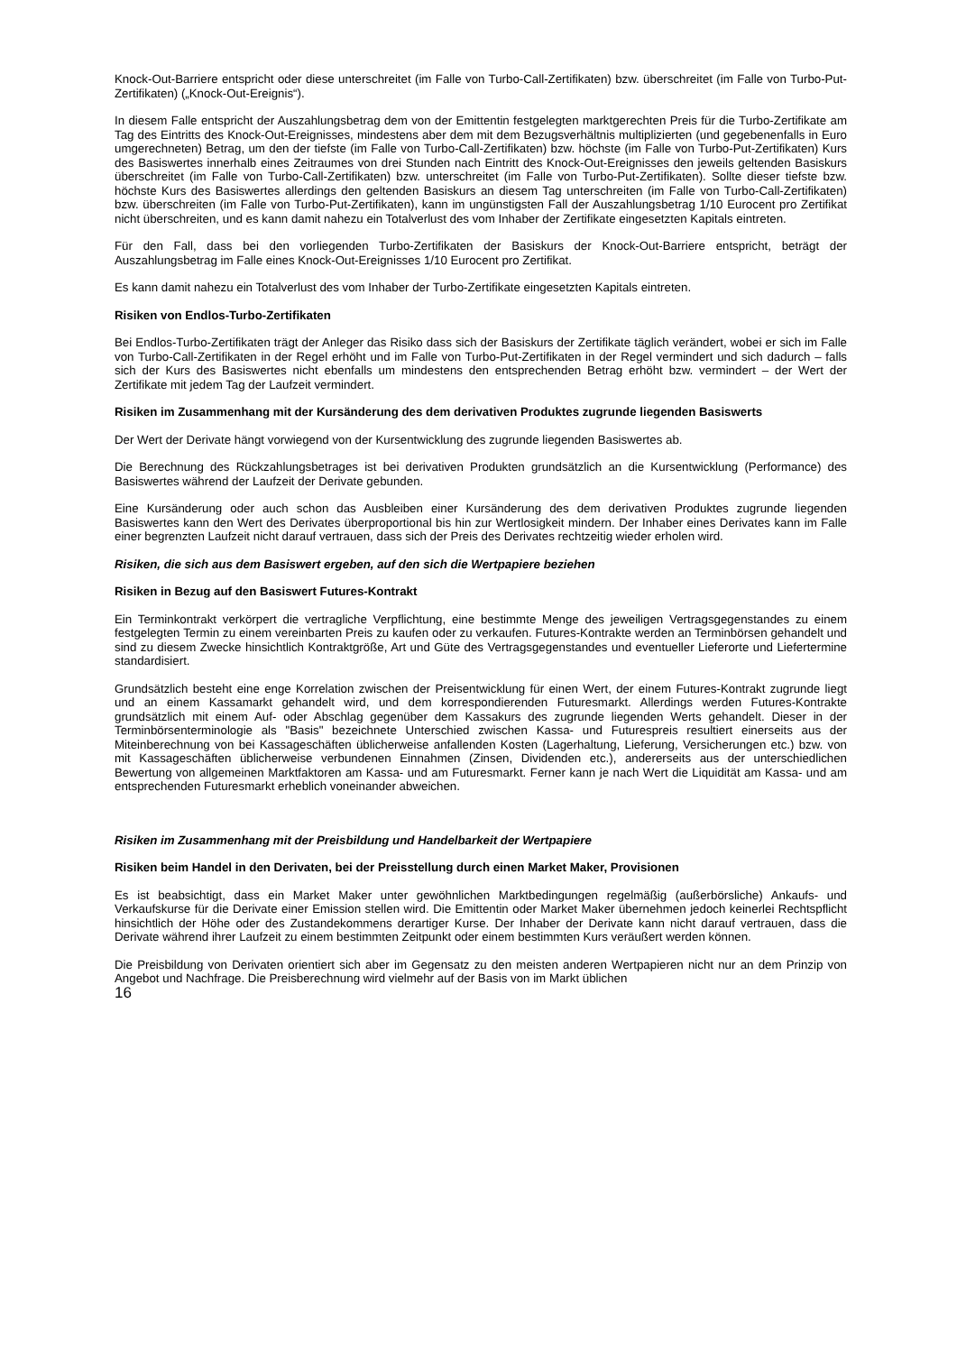Knock-Out-Barriere entspricht oder diese unterschreitet (im Falle von Turbo-Call-Zertifikaten) bzw. überschreitet (im Falle von Turbo-Put-Zertifikaten) („Knock-Out-Ereignis“).
In diesem Falle entspricht der Auszahlungsbetrag dem von der Emittentin festgelegten marktgerechten Preis für die Turbo-Zertifikate am Tag des Eintritts des Knock-Out-Ereignisses, mindestens aber dem mit dem Bezugsverhältnis multiplizierten (und gegebenenfalls in Euro umgerechneten) Betrag, um den der tiefste (im Falle von Turbo-Call-Zertifikaten) bzw. höchste (im Falle von Turbo-Put-Zertifikaten) Kurs des Basiswertes innerhalb eines Zeitraumes von drei Stunden nach Eintritt des Knock-Out-Ereignisses den jeweils geltenden Basiskurs überschreitet (im Falle von Turbo-Call-Zertifikaten) bzw. unterschreitet (im Falle von Turbo-Put-Zertifikaten). Sollte dieser tiefste bzw. höchste Kurs des Basiswertes allerdings den geltenden Basiskurs an diesem Tag unterschreiten (im Falle von Turbo-Call-Zertifikaten) bzw. überschreiten (im Falle von Turbo-Put-Zertifikaten), kann im ungünstigsten Fall der Auszahlungsbetrag 1/10 Eurocent pro Zertifikat nicht überschreiten, und es kann damit nahezu ein Totalverlust des vom Inhaber der Zertifikate eingesetzten Kapitals eintreten.
Für den Fall, dass bei den vorliegenden Turbo-Zertifikaten der Basiskurs der Knock-Out-Barriere entspricht, beträgt der Auszahlungsbetrag im Falle eines Knock-Out-Ereignisses 1/10 Eurocent pro Zertifikat.
Es kann damit nahezu ein Totalverlust des vom Inhaber der Turbo-Zertifikate eingesetzten Kapitals eintreten.
Risiken von Endlos-Turbo-Zertifikaten
Bei Endlos-Turbo-Zertifikaten trägt der Anleger das Risiko dass sich der Basiskurs der Zertifikate täglich verändert, wobei er sich im Falle von Turbo-Call-Zertifikaten in der Regel erhöht und im Falle von Turbo-Put-Zertifikaten in der Regel vermindert und sich dadurch – falls sich der Kurs des Basiswertes nicht ebenfalls um mindestens den entsprechenden Betrag erhöht bzw. vermindert – der Wert der Zertifikate mit jedem Tag der Laufzeit vermindert.
Risiken im Zusammenhang mit der Kursänderung des dem derivativen Produktes zugrunde liegenden Basiswerts
Der Wert der Derivate hängt vorwiegend von der Kursentwicklung des zugrunde liegenden Basiswertes ab.
Die Berechnung des Rückzahlungsbetrages ist bei derivativen Produkten grundsätzlich an die Kursentwicklung (Performance) des Basiswertes während der Laufzeit der Derivate gebunden.
Eine Kursänderung oder auch schon das Ausbleiben einer Kursänderung des dem derivativen Produktes zugrunde liegenden Basiswertes kann den Wert des Derivates überproportional bis hin zur Wertlosigkeit mindern. Der Inhaber eines Derivates kann im Falle einer begrenzten Laufzeit nicht darauf vertrauen, dass sich der Preis des Derivates rechtzeitig wieder erholen wird.
Risiken, die sich aus dem Basiswert ergeben, auf den sich die Wertpapiere beziehen
Risiken in Bezug auf den Basiswert Futures-Kontrakt
Ein Terminkontrakt verkörpert die vertragliche Verpflichtung, eine bestimmte Menge des jeweiligen Vertragsgegenstandes zu einem festgelegten Termin zu einem vereinbarten Preis zu kaufen oder zu verkaufen. Futures-Kontrakte werden an Terminbörsen gehandelt und sind zu diesem Zwecke hinsichtlich Kontraktgröße, Art und Güte des Vertragsgegenstandes und eventueller Lieferorte und Liefertermine standardisiert.
Grundsätzlich besteht eine enge Korrelation zwischen der Preisentwicklung für einen Wert, der einem Futures-Kontrakt zugrunde liegt und an einem Kassamarkt gehandelt wird, und dem korrespondierenden Futuresmarkt. Allerdings werden Futures-Kontrakte grundsätzlich mit einem Auf- oder Abschlag gegenüber dem Kassakurs des zugrunde liegenden Werts gehandelt. Dieser in der Terminbörsenterminologie als "Basis" bezeichnete Unterschied zwischen Kassa- und Futurespreis resultiert einerseits aus der Miteinberechnung von bei Kassageschäften üblicherweise anfallenden Kosten (Lagerhaltung, Lieferung, Versicherungen etc.) bzw. von mit Kassageschäften üblicherweise verbundenen Einnahmen (Zinsen, Dividenden etc.), andererseits aus der unterschiedlichen Bewertung von allgemeinen Marktfaktoren am Kassa- und am Futuresmarkt. Ferner kann je nach Wert die Liquidität am Kassa- und am entsprechenden Futuresmarkt erheblich voneinander abweichen.
Risiken im Zusammenhang mit der Preisbildung und Handelbarkeit der Wertpapiere
Risiken beim Handel in den Derivaten, bei der Preisstellung durch einen Market Maker, Provisionen
Es ist beabsichtigt, dass ein Market Maker unter gewöhnlichen Marktbedingungen regelmäßig (außerbörsliche) Ankaufs- und Verkaufskurse für die Derivate einer Emission stellen wird. Die Emittentin oder Market Maker übernehmen jedoch keinerlei Rechtspflicht hinsichtlich der Höhe oder des Zustandekommens derartiger Kurse. Der Inhaber der Derivate kann nicht darauf vertrauen, dass die Derivate während ihrer Laufzeit zu einem bestimmten Zeitpunkt oder einem bestimmten Kurs veräußert werden können.
Die Preisbildung von Derivaten orientiert sich aber im Gegensatz zu den meisten anderen Wertpapieren nicht nur an dem Prinzip von Angebot und Nachfrage. Die Preisberechnung wird vielmehr auf der Basis von im Markt üblichen
16